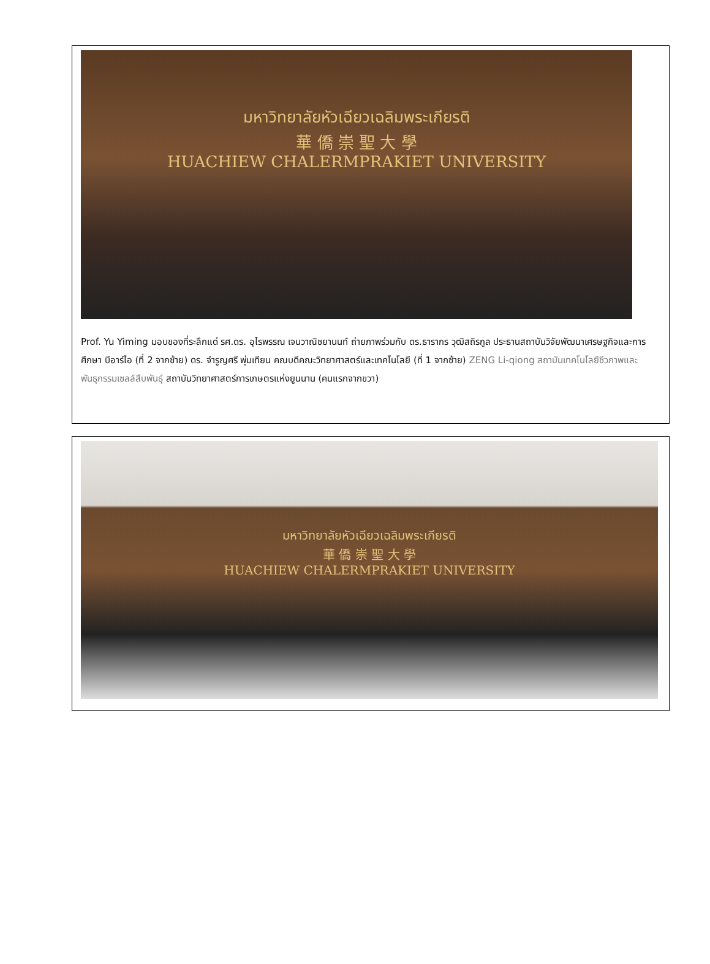มหาวิทยาลัยหัวเฉียวเฉลิมพระเกียรติ
華 僑 崇 聖 大 學
HUACHIEW CHALERMPRAKIET UNIVERSITY
Prof. Yu Yiming มอบของที่ระลึกแด่ รศ.ดร. อุไรพรรณ เจนวาณิชยานนท์ ถ่ายภาพร่วมกับ ดร.ธารากร วุฒิสถิรกูล ประธานสถาบันวิจัยพัฒนาเศรษฐกิจและการศึกษา บีอาร์ไอ (ที่ 2 จากซ้าย) ดร. จำรูญศรี พุ่มเทียน คณบดีคณะวิทยาศาสตร์และเทคโนโลยี (ที่ 1 จากซ้าย) ZENG Li-qiong สถาบันเทคโนโลยีชีวภาพและพันธุกรรมเซลล์สืบพันธุ์ สถาบันวิทยาศาสตร์การเกษตรแห่งยูนนาน (คนแรกจากขวา)
มหาวิทยาลัยหัวเฉียวเฉลิมพระเกียรติ
華 僑 崇 聖 大 學
HUACHIEW CHALERMPRAKIET UNIVERSITY